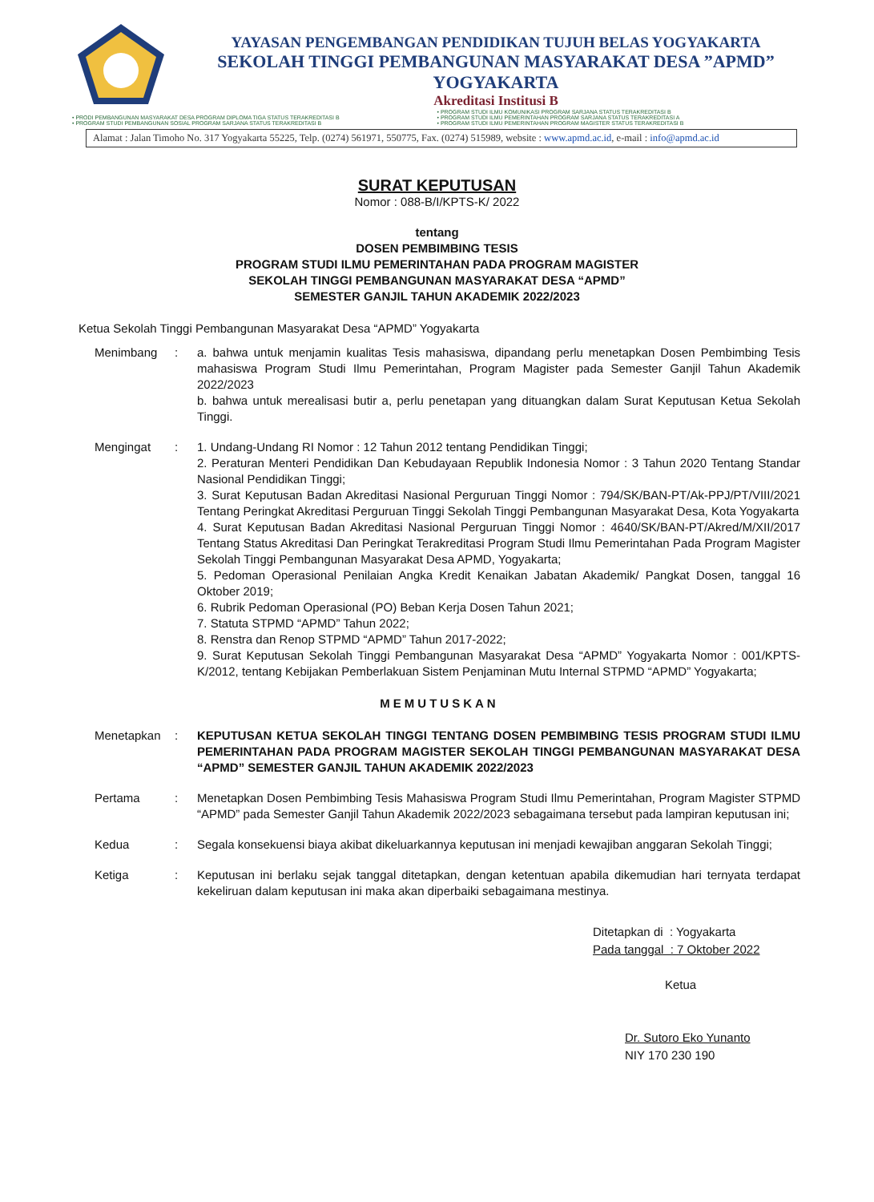YAYASAN PENGEMBANGAN PENDIDIKAN TUJUH BELAS YOGYAKARTA
SEKOLAH TINGGI PEMBANGUNAN MASYARAKAT DESA ”APMD”
YOGYAKARTA
Akreditasi Institusi B
• PRODI PEMBANGUNAN MASYARAKAT DESA PROGRAM DIPLOMA TIGA STATUS TERAKREDITASI B
• PROGRAM STUDI PEMBANGUNAN SOSIAL PROGRAM SARJANA STATUS TERAKREDITASI B
• PROGRAM STUDI ILMU KOMUNIKASI PROGRAM SARJANA STATUS TERAKREDITASI B
• PROGRAM STUDI ILMU PEMERINTAHAN PROGRAM SARJANA STATUS TERAKREDITASI A
• PROGRAM STUDI ILMU PEMERINTAHAN PROGRAM MAGISTER STATUS TERAKREDITASI B
Alamat : Jalan Timoho No. 317 Yogyakarta 55225, Telp. (0274) 561971, 550775, Fax. (0274) 515989, website : www.apmd.ac.id, e-mail : info@apmd.ac.id
SURAT KEPUTUSAN
Nomor : 088-B/I/KPTS-K/ 2022
tentang
DOSEN PEMBIMBING TESIS
PROGRAM STUDI ILMU PEMERINTAHAN PADA PROGRAM MAGISTER
SEKOLAH TINGGI PEMBANGUNAN MASYARAKAT DESA “APMD”
SEMESTER GANJIL TAHUN AKADEMIK 2022/2023
Ketua Sekolah Tinggi Pembangunan Masyarakat Desa “APMD” Yogyakarta
Menimbang : a. bahwa untuk menjamin kualitas Tesis mahasiswa, dipandang perlu menetapkan Dosen Pembimbing Tesis mahasiswa Program Studi Ilmu Pemerintahan, Program Magister pada Semester Ganjil Tahun Akademik 2022/2023
b. bahwa untuk merealisasi butir a, perlu penetapan yang dituangkan dalam Surat Keputusan Ketua Sekolah Tinggi.
Mengingat : 1. Undang-Undang RI Nomor : 12 Tahun 2012 tentang Pendidikan Tinggi;
2. Peraturan Menteri Pendidikan Dan Kebudayaan Republik Indonesia Nomor : 3 Tahun 2020 Tentang Standar Nasional Pendidikan Tinggi;
3. Surat Keputusan Badan Akreditasi Nasional Perguruan Tinggi Nomor : 794/SK/BAN-PT/Ak-PPJ/PT/VIII/2021 Tentang Peringkat Akreditasi Perguruan Tinggi Sekolah Tinggi Pembangunan Masyarakat Desa, Kota Yogyakarta
4. Surat Keputusan Badan Akreditasi Nasional Perguruan Tinggi Nomor : 4640/SK/BAN-PT/Akred/M/XII/2017 Tentang Status Akreditasi Dan Peringkat Terakreditasi Program Studi Ilmu Pemerintahan Pada Program Magister Sekolah Tinggi Pembangunan Masyarakat Desa APMD, Yogyakarta;
5. Pedoman Operasional Penilaian Angka Kredit Kenaikan Jabatan Akademik/ Pangkat Dosen, tanggal 16 Oktober 2019;
6. Rubrik Pedoman Operasional (PO) Beban Kerja Dosen Tahun 2021;
7. Statuta STPMD “APMD” Tahun 2022;
8. Renstra dan Renop STPMD “APMD” Tahun 2017-2022;
9. Surat Keputusan Sekolah Tinggi Pembangunan Masyarakat Desa “APMD” Yogyakarta Nomor : 001/KPTS-K/2012, tentang Kebijakan Pemberlakuan Sistem Penjaminan Mutu Internal STPMD “APMD” Yogyakarta;
MEMUTUSKAN
Menetapkan : KEPUTUSAN KETUA SEKOLAH TINGGI TENTANG DOSEN PEMBIMBING TESIS PROGRAM STUDI ILMU PEMERINTAHAN PADA PROGRAM MAGISTER SEKOLAH TINGGI PEMBANGUNAN MASYARAKAT DESA “APMD” SEMESTER GANJIL TAHUN AKADEMIK 2022/2023
Pertama : Menetapkan Dosen Pembimbing Tesis Mahasiswa Program Studi Ilmu Pemerintahan, Program Magister STPMD “APMD” pada Semester Ganjil Tahun Akademik 2022/2023 sebagaimana tersebut pada lampiran keputusan ini;
Kedua : Segala konsekuensi biaya akibat dikeluarkannya keputusan ini menjadi kewajiban anggaran Sekolah Tinggi;
Ketiga : Keputusan ini berlaku sejak tanggal ditetapkan, dengan ketentuan apabila dikemudian hari ternyata terdapat kekeliruan dalam keputusan ini maka akan diperbaiki sebagaimana mestinya.
Ditetapkan di : Yogyakarta
Pada tanggal : 7 Oktober 2022
Ketua
Dr. Sutoro Eko Yunanto
NIY 170 230 190